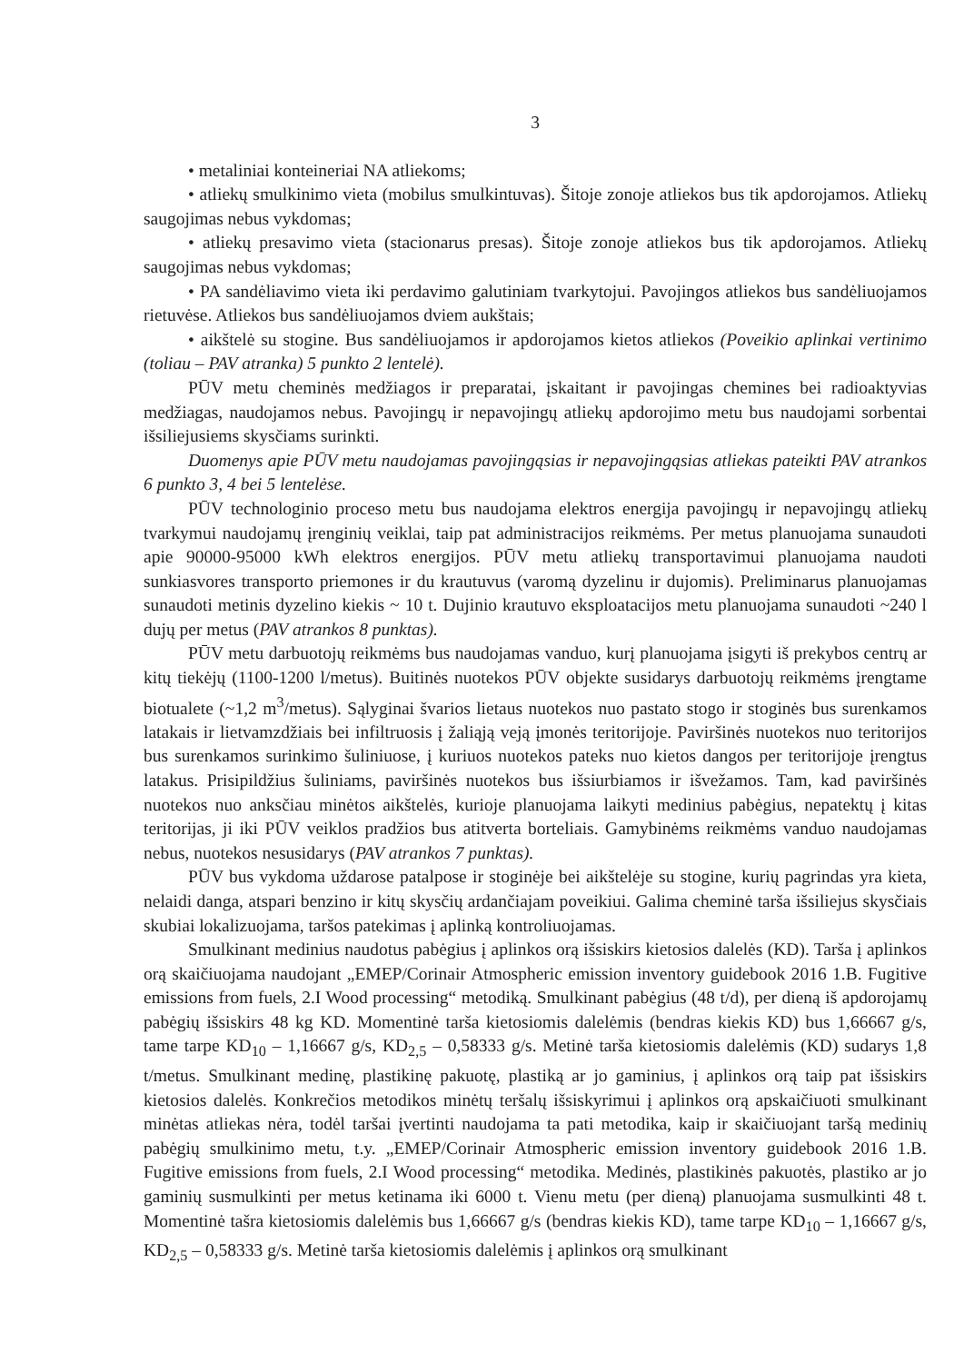3
• metaliniai konteineriai NA atliekoms;
• atliekų smulkinimo vieta (mobilus smulkintuvas). Šitoje zonoje atliekos bus tik apdorojamos. Atliekų saugojimas nebus vykdomas;
• atliekų presavimo vieta (stacionarus presas). Šitoje zonoje atliekos bus tik apdorojamos. Atliekų saugojimas nebus vykdomas;
• PA sandėliavimo vieta iki perdavimo galutiniam tvarkytojui. Pavojingos atliekos bus sandėliuojamos rietuvėse. Atliekos bus sandėliuojamos dviem aukštais;
• aikštelė su stogine. Bus sandėliuojamos ir apdorojamos kietos atliekos (Poveikio aplinkai vertinimo (toliau – PAV atranka) 5 punkto 2 lentelė).
PŪV metu cheminės medžiagos ir preparatai, įskaitant ir pavojingas chemines bei radioaktyvias medžiagas, naudojamos nebus. Pavojingų ir nepavojingų atliekų apdorojimo metu bus naudojami sorbentai išsiliejusiems skysčiams surinkti.
Duomenys apie PŪV metu naudojamas pavojingąsias ir nepavojingąsias atliekas pateikti PAV atrankos 6 punkto 3, 4 bei 5 lentelėse.
PŪV technologinio proceso metu bus naudojama elektros energija pavojingų ir nepavojingų atliekų tvarkymui naudojamų įrenginių veiklai, taip pat administracijos reikmėms. Per metus planuojama sunaudoti apie 90000-95000 kWh elektros energijos. PŪV metu atliekų transportavimui planuojama naudoti sunkiasvores transporto priemones ir du krautuvus (varomą dyzelinu ir dujomis). Preliminarus planuojamas sunaudoti metinis dyzelino kiekis ~ 10 t. Dujinio krautuvo eksploatacijos metu planuojama sunaudoti ~240 l dujų per metus (PAV atrankos 8 punktas).
PŪV metu darbuotojų reikmėms bus naudojamas vanduo, kurį planuojama įsigyti iš prekybos centrų ar kitų tiekėjų (1100-1200 l/metus). Buitinės nuotekos PŪV objekte susidarys darbuotojų reikmėms įrengtame biotualete (~1,2 m<sup>3</sup>/metus). Sąlyginai švarios lietaus nuotekos nuo pastato stogo ir stoginės bus surenkamos latakais ir lietvamzdžiais bei infiltruosis į žaliąją veją įmonės teritorijoje. Paviršinės nuotekos nuo teritorijos bus surenkamos surinkimo šuliniuose, į kuriuos nuotekos pateks nuo kietos dangos per teritorijoje įrengtus latakus. Prisipildžius šuliniams, paviršinės nuotekos bus išsiurbiamos ir išvežamos. Tam, kad paviršinės nuotekos nuo anksčiau minėtos aikštelės, kurioje planuojama laikyti medinius pabėgius, nepatektų į kitas teritorijas, ji iki PŪV veiklos pradžios bus atitverta borteliais. Gamybinėms reikmėms vanduo naudojamas nebus, nuotekos nesusidarys (PAV atrankos 7 punktas).
PŪV bus vykdoma uždarose patalpose ir stoginėje bei aikštelėje su stogine, kurių pagrindas yra kieta, nelaidi danga, atspari benzino ir kitų skysčių ardančiajam poveikiui. Galima cheminė tarša išsiliejus skysčiais skubiai lokalizuojama, taršos patekimas į aplinką kontroliuojamas.
Smulkinant medinius naudotus pabėgius į aplinkos orą išsiskirs kietosios dalelės (KD). Tarša į aplinkos orą skaičiuojama naudojant „EMEP/Corinair Atmospheric emission inventory guidebook 2016 1.B. Fugitive emissions from fuels, 2.I Wood processing“ metodiką. Smulkinant pabėgius (48 t/d), per dieną iš apdorojamų pabėgių išsiskirs 48 kg KD. Momentinė tarša kietosiomis dalelėmis (bendras kiekis KD) bus 1,66667 g/s, tame tarpe KD<sub>10</sub> – 1,16667 g/s, KD<sub>2,5</sub> – 0,58333 g/s. Metinė tarša kietosiomis dalelėmis (KD) sudarys 1,8 t/metus. Smulkinant medinę, plastikinę pakuotę, plastiką ar jo gaminius, į aplinkos orą taip pat išsiskirs kietosios dalelės. Konkrečios metodikos minėtų teršalų išsiskyrimui į aplinkos orą apskaičiuoti smulkinant minėtas atliekas nėra, todėl taršai įvertinti naudojama ta pati metodika, kaip ir skaičiuojant taršą medinių pabėgių smulkinimo metu, t.y. „EMEP/Corinair Atmospheric emission inventory guidebook 2016 1.B. Fugitive emissions from fuels, 2.I Wood processing“ metodika. Medinės, plastikinės pakuotės, plastiko ar jo gaminių susmulkinti per metus ketinama iki 6000 t. Vienu metu (per dieną) planuojama susmulkinti 48 t. Momentinė tašra kietosiomis dalelėmis bus 1,66667 g/s (bendras kiekis KD), tame tarpe KD<sub>10</sub> – 1,16667 g/s, KD<sub>2,5</sub> – 0,58333 g/s. Metinė tarša kietosiomis dalelėmis į aplinkos orą smulkinant